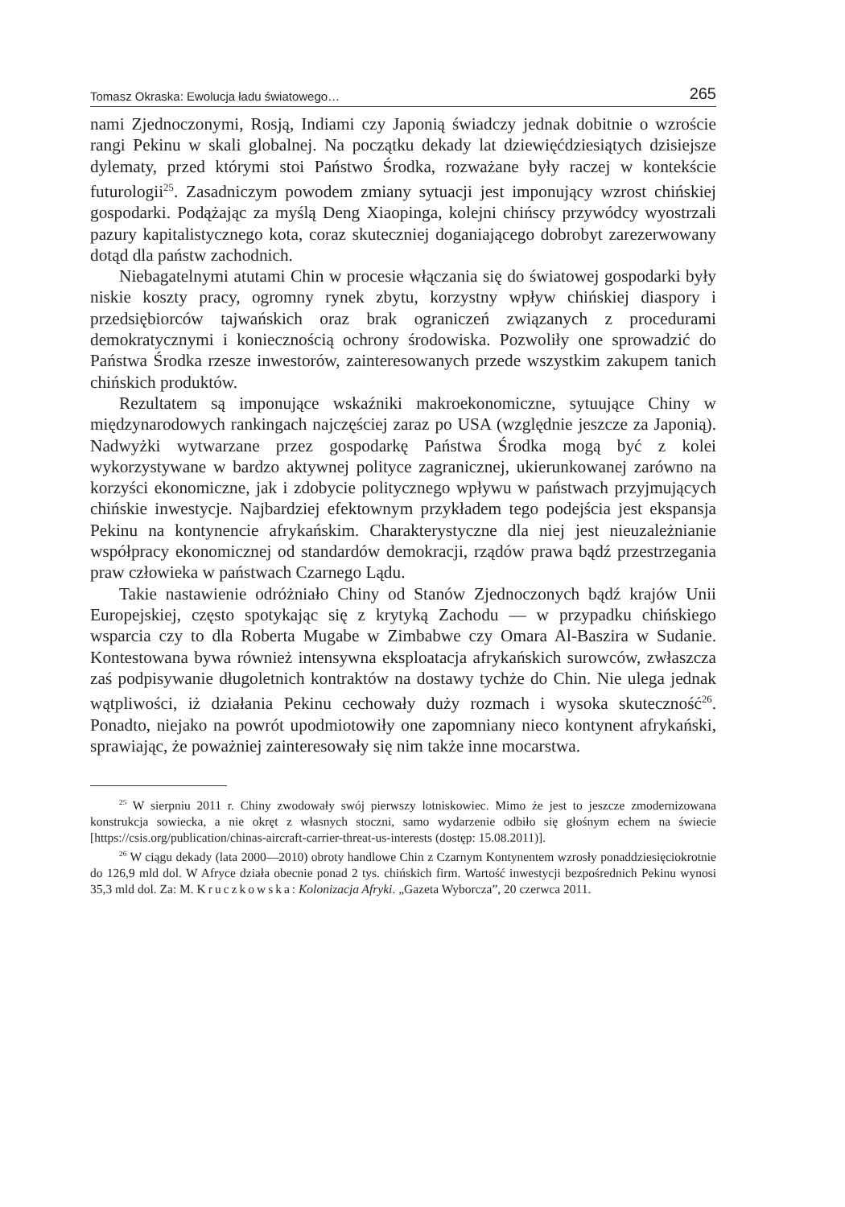Tomasz Okraska: Ewolucja ładu światowego… 265
nami Zjednoczonymi, Rosją, Indiami czy Japonią świadczy jednak dobitnie o wzroście rangi Pekinu w skali globalnej. Na początku dekady lat dziewięćdziesiątych dzisiejsze dylematy, przed którymi stoi Państwo Środka, rozważane były raczej w kontekście futurologii<sup>25</sup>. Zasadniczym powodem zmiany sytuacji jest imponujący wzrost chińskiej gospodarki. Podążając za myślą Deng Xiaopinga, kolejni chińscy przywódcy wyostrzali pazury kapitalistycznego kota, coraz skuteczniej doganiającego dobrobyt zarezerwowany dotąd dla państw zachodnich.
Niebagatelnymi atutami Chin w procesie włączania się do światowej gospodarki były niskie koszty pracy, ogromny rynek zbytu, korzystny wpływ chińskiej diaspory i przedsiębiorców tajwańskich oraz brak ograniczeń związanych z procedurami demokratycznymi i koniecznością ochrony środowiska. Pozwoliły one sprowadzić do Państwa Środka rzesze inwestorów, zainteresowanych przede wszystkim zakupem tanich chińskich produktów.
Rezultatem są imponujące wskaźniki makroekonomiczne, sytuujące Chiny w międzynarodowych rankingach najczęściej zaraz po USA (względnie jeszcze za Japonią). Nadwyżki wytwarzane przez gospodarkę Państwa Środka mogą być z kolei wykorzystywane w bardzo aktywnej polityce zagranicznej, ukierunkowanej zarówno na korzyści ekonomiczne, jak i zdobycie politycznego wpływu w państwach przyjmujących chińskie inwestycje. Najbardziej efektownym przykładem tego podejścia jest ekspansja Pekinu na kontynencie afrykańskim. Charakterystyczne dla niej jest nieuzależnianie współpracy ekonomicznej od standardów demokracji, rządów prawa bądź przestrzegania praw człowieka w państwach Czarnego Lądu.
Takie nastawienie odróżniało Chiny od Stanów Zjednoczonych bądź krajów Unii Europejskiej, często spotykając się z krytyką Zachodu — w przypadku chińskiego wsparcia czy to dla Roberta Mugabe w Zimbabwe czy Omara Al-Baszira w Sudanie. Kontestowana bywa również intensywna eksploatacja afrykańskich surowców, zwłaszcza zaś podpisywanie długoletnich kontraktów na dostawy tychże do Chin. Nie ulega jednak wątpliwości, iż działania Pekinu cechowały duży rozmach i wysoka skuteczność<sup>26</sup>. Ponadto, niejako na powrót upodmiotowiły one zapomniany nieco kontynent afrykański, sprawiając, że poważniej zainteresowały się nim także inne mocarstwa.
<sup>25</sup> W sierpniu 2011 r. Chiny zwodowały swój pierwszy lotniskowiec. Mimo że jest to jeszcze zmodernizowana konstrukcja sowiecka, a nie okręt z własnych stoczni, samo wydarzenie odbiło się głośnym echem na świecie [https://csis.org/publication/chinas-aircraft-carrier-threat-us-interests (dostęp: 15.08.2011)].
<sup>26</sup> W ciągu dekady (lata 2000—2010) obroty handlowe Chin z Czarnym Kontynentem wzrosły ponaddziesięciokrotnie do 126,9 mld dol. W Afryce działa obecnie ponad 2 tys. chińskich firm. Wartość inwestycji bezpośrednich Pekinu wynosi 35,3 mld dol. Za: M. Kruczkowska: Kolonizacja Afryki. „Gazeta Wyborcza”, 20 czerwca 2011.